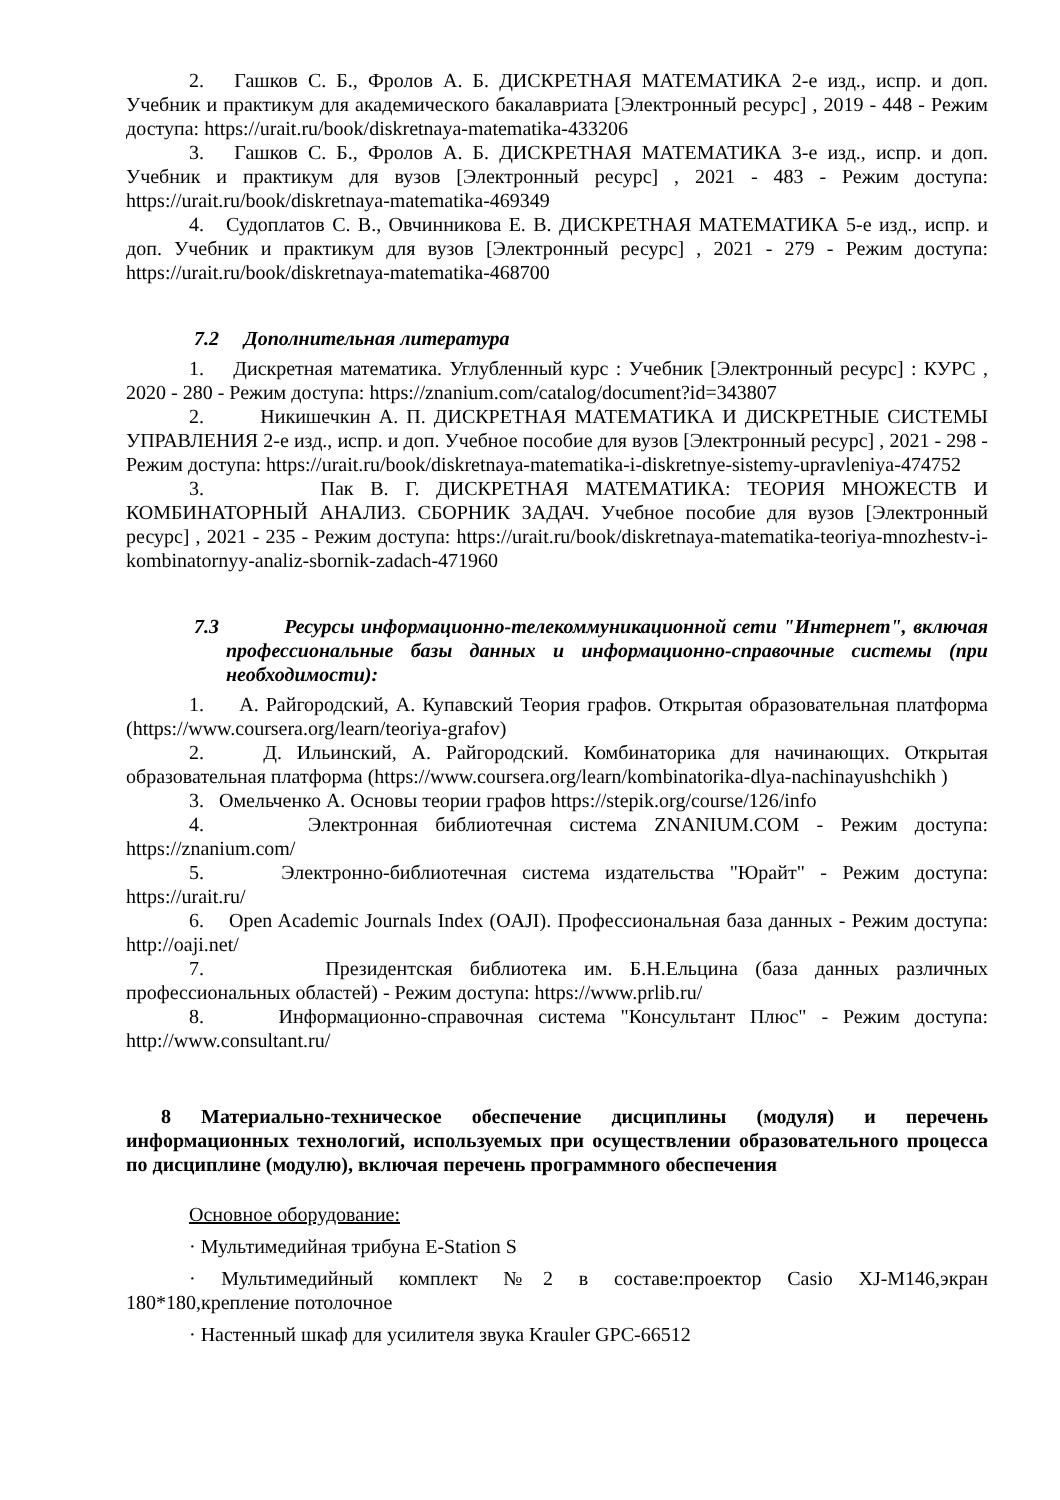2. Гашков С. Б., Фролов А. Б. ДИСКРЕТНАЯ МАТЕМАТИКА 2-е изд., испр. и доп. Учебник и практикум для академического бакалавриата [Электронный ресурс] , 2019 - 448 - Режим доступа: https://urait.ru/book/diskretnaya-matematika-433206
3. Гашков С. Б., Фролов А. Б. ДИСКРЕТНАЯ МАТЕМАТИКА 3-е изд., испр. и доп. Учебник и практикум для вузов [Электронный ресурс] , 2021 - 483 - Режим доступа: https://urait.ru/book/diskretnaya-matematika-469349
4. Судоплатов С. В., Овчинникова Е. В. ДИСКРЕТНАЯ МАТЕМАТИКА 5-е изд., испр. и доп. Учебник и практикум для вузов [Электронный ресурс] , 2021 - 279 - Режим доступа: https://urait.ru/book/diskretnaya-matematika-468700
7.2 Дополнительная литература
1. Дискретная математика. Углубленный курс : Учебник [Электронный ресурс] : КУРС , 2020 - 280 - Режим доступа: https://znanium.com/catalog/document?id=343807
2. Никишечкин А. П. ДИСКРЕТНАЯ МАТЕМАТИКА И ДИСКРЕТНЫЕ СИСТЕМЫ УПРАВЛЕНИЯ 2-е изд., испр. и доп. Учебное пособие для вузов [Электронный ресурс] , 2021 - 298 - Режим доступа: https://urait.ru/book/diskretnaya-matematika-i-diskretnye-sistemy-upravleniya-474752
3. Пак В. Г. ДИСКРЕТНАЯ МАТЕМАТИКА: ТЕОРИЯ МНОЖЕСТВ И КОМБИНАТОРНЫЙ АНАЛИЗ. СБОРНИК ЗАДАЧ. Учебное пособие для вузов [Электронный ресурс] , 2021 - 235 - Режим доступа: https://urait.ru/book/diskretnaya-matematika-teoriya-mnozhestv-i-kombinatornyy-analiz-sbornik-zadach-471960
7.3 Ресурсы информационно-телекоммуникационной сети "Интернет", включая профессиональные базы данных и информационно-справочные системы (при необходимости):
1. А. Райгородский, А. Купавский Теория графов. Открытая образовательная платформа (https://www.coursera.org/learn/teoriya-grafov)
2. Д. Ильинский, А. Райгородский. Комбинаторика для начинающих. Открытая образовательная платформа (https://www.coursera.org/learn/kombinatorika-dlya-nachinayushchikh )
3. Омельченко А. Основы теории графов https://stepik.org/course/126/info
4. Электронная библиотечная система ZNANIUM.COM - Режим доступа: https://znanium.com/
5. Электронно-библиотечная система издательства "Юрайт" - Режим доступа: https://urait.ru/
6. Open Academic Journals Index (OAJI). Профессиональная база данных - Режим доступа: http://oaji.net/
7. Президентская библиотека им. Б.Н.Ельцина (база данных различных профессиональных областей) - Режим доступа: https://www.prlib.ru/
8. Информационно-справочная система "Консультант Плюс" - Режим доступа: http://www.consultant.ru/
8 Материально-техническое обеспечение дисциплины (модуля) и перечень информационных технологий, используемых при осуществлении образовательного процесса по дисциплине (модулю), включая перечень программного обеспечения
Основное оборудование:
· Мультимедийная трибуна E-Station S
· Мультимедийный комплект №2 в составе:проектор Casio XJ-M146,экран 180*180,крепление потолочное
· Настенный шкаф для усилителя звука Krauler GPC-66512